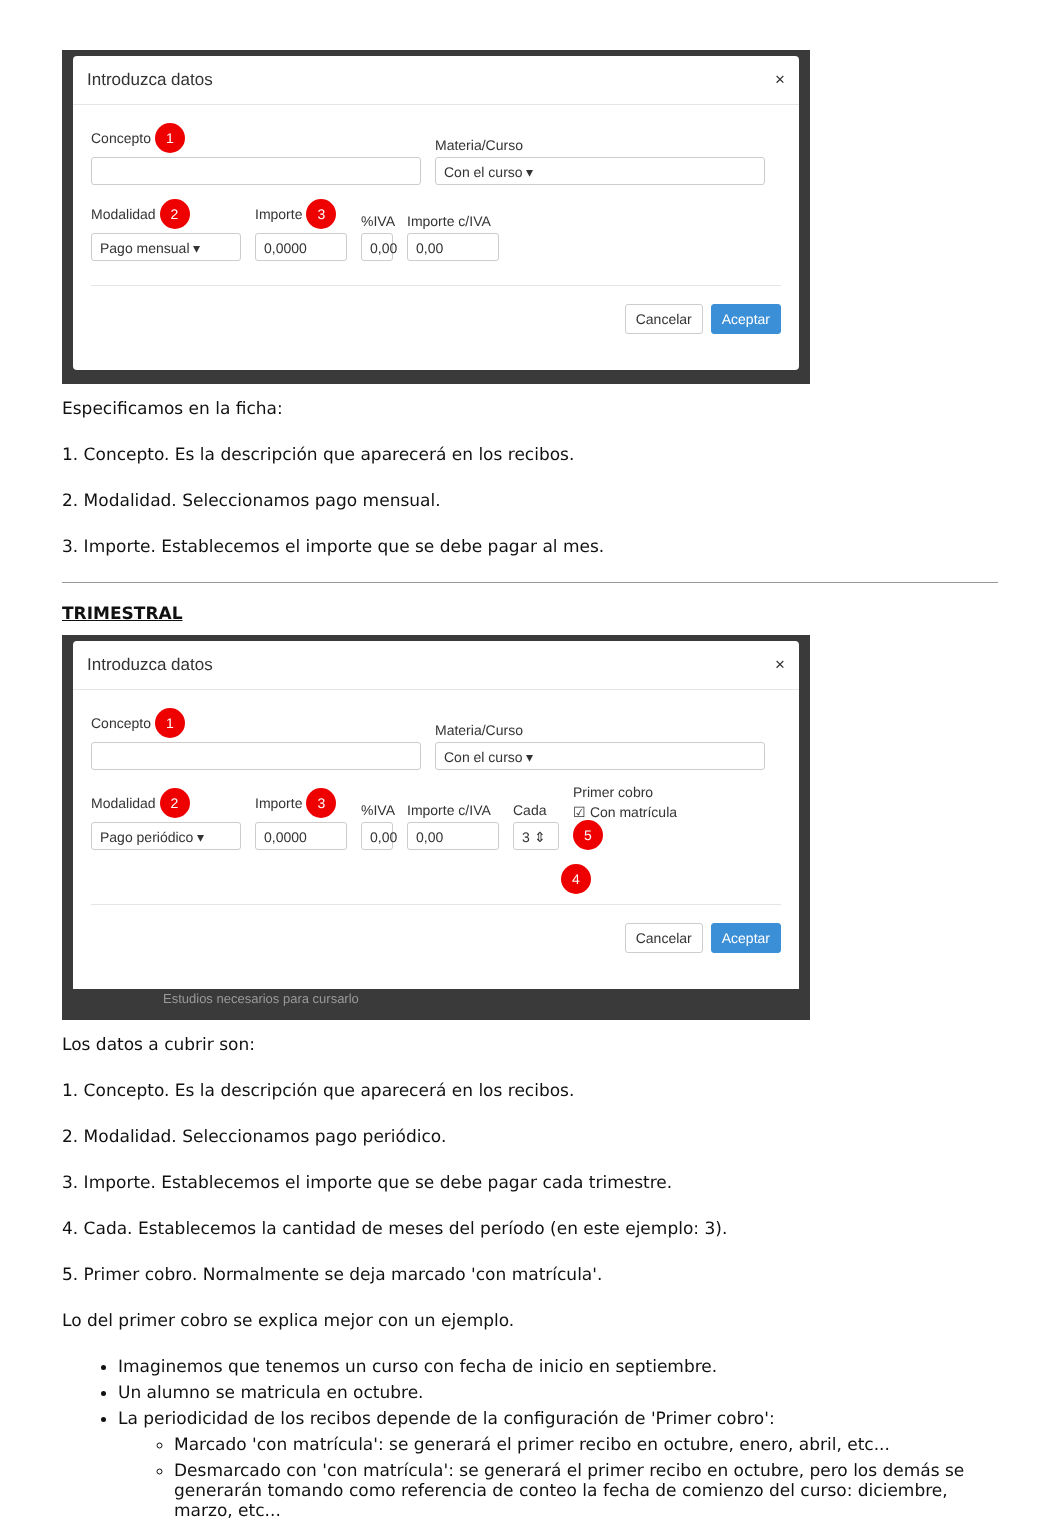Introduzca datos ×
Concepto 1
Materia/Curso
Con el curso ▾
Modalidad 2
Pago mensual ▾
Importe 3
0,0000
%IVA
0,00
Importe c/IVA
0,00
Cancelar Aceptar
Especificamos en la ficha:
1. Concepto. Es la descripción que aparecerá en los recibos.
2. Modalidad. Seleccionamos pago mensual.
3. Importe. Establecemos el importe que se debe pagar al mes.
TRIMESTRAL
Introduzca datos ×
Concepto 1
Materia/Curso
Con el curso ▾
Modalidad 2
Pago periódico ▾
Importe 3
0,0000
%IVA
0,00
Importe c/IVA
0,00
Cada
3 ⇕
Primer cobro
☑ Con matrícula 5
4
Cancelar Aceptar
Estudios necesarios para cursarlo
Los datos a cubrir son:
1. Concepto. Es la descripción que aparecerá en los recibos.
2. Modalidad. Seleccionamos pago periódico.
3. Importe. Establecemos el importe que se debe pagar cada trimestre.
4. Cada. Establecemos la cantidad de meses del período (en este ejemplo: 3).
5. Primer cobro. Normalmente se deja marcado 'con matrícula'.
Lo del primer cobro se explica mejor con un ejemplo.
Imaginemos que tenemos un curso con fecha de inicio en septiembre.
Un alumno se matricula en octubre.
La periodicidad de los recibos depende de la configuración de 'Primer cobro':
Marcado 'con matrícula': se generará el primer recibo en octubre, enero, abril, etc...
Desmarcado con 'con matrícula': se generará el primer recibo en octubre, pero los demás se generarán tomando como referencia de conteo la fecha de comienzo del curso: diciembre, marzo, etc...